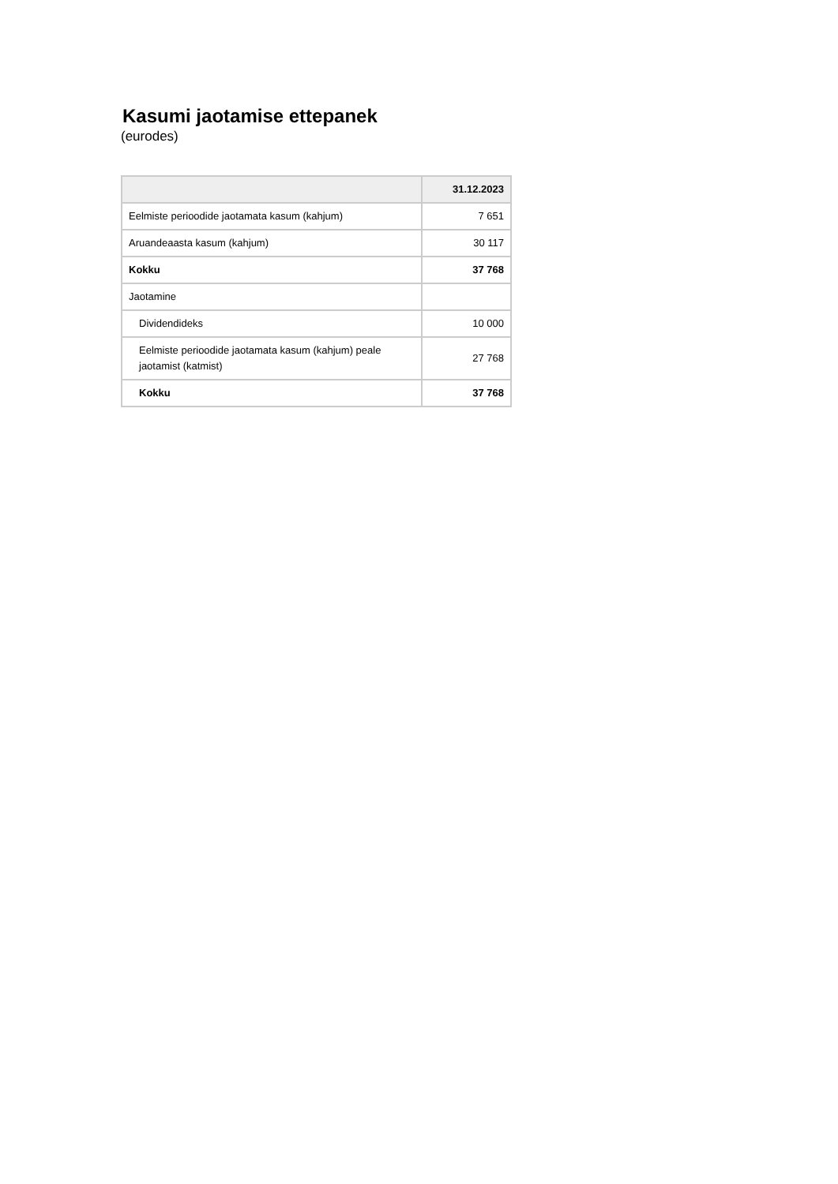Kasumi jaotamise ettepanek
(eurodes)
| | 31.12.2023 |
| --- | --- |
| Eelmiste perioodide jaotamata kasum (kahjum) | 7 651 |
| Aruandeaasta kasum (kahjum) | 30 117 |
| Kokku | 37 768 |
| Jaotamine | |
| Dividendideks | 10 000 |
| Eelmiste perioodide jaotamata kasum (kahjum) peale jaotamist (katmist) | 27 768 |
| Kokku | 37 768 |